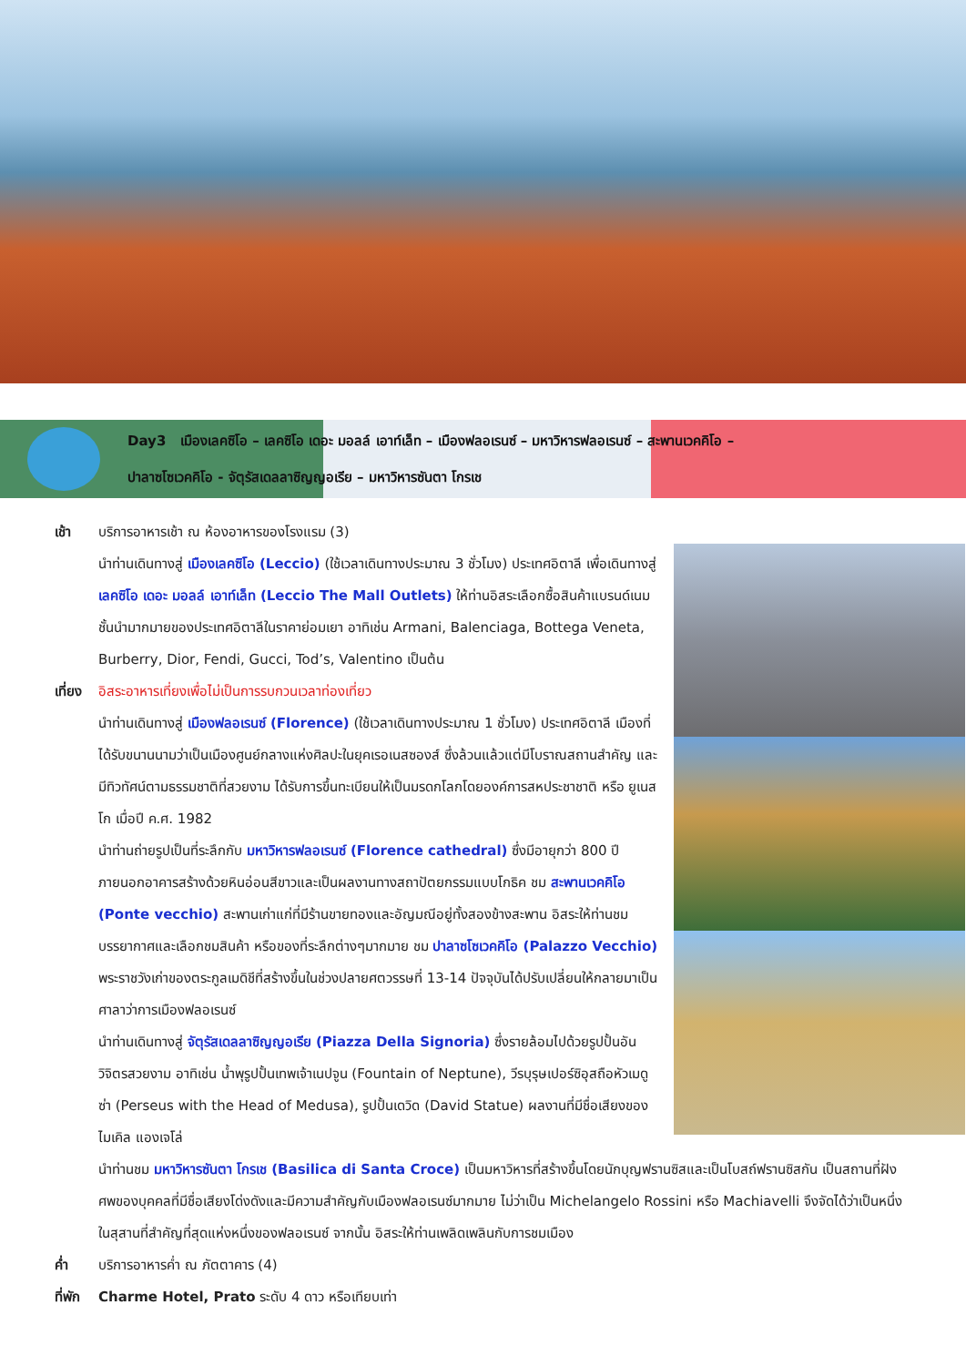Day3 เมืองเลคซิโอ – เลคซิโอ เดอะ มอลล์ เอาท์เล็ท – เมืองฟลอเรนซ์ – มหาวิหารฟลอเรนซ์ – สะพานเวคคิโอ –
ปาลาซโซเวคคิโอ - จัตุรัสเดลลาซิญญอเรีย – มหาวิหารซันตา โกรเช
เช้า บริการอาหารเช้า ณ ห้องอาหารของโรงแรม (3)
นำท่านเดินทางสู่ เมืองเลคซิโอ (Leccio) (ใช้เวลาเดินทางประมาณ 3 ชั่วโมง) ประเทศอิตาลี เพื่อเดินทางสู่ เลคซิโอ เดอะ มอลล์ เอาท์เล็ท (Leccio The Mall Outlets) ให้ท่านอิสระเลือกซื้อสินค้าแบรนด์เนมชั้นนำมากมายของประเทศอิตาลีในราคาย่อมเยา อาทิเช่น Armani, Balenciaga, Bottega Veneta, Burberry, Dior, Fendi, Gucci, Tod’s, Valentino เป็นต้น
เที่ยง อิสระอาหารเที่ยงเพื่อไม่เป็นการรบกวนเวลาท่องเที่ยว
นำท่านเดินทางสู่ เมืองฟลอเรนซ์ (Florence) (ใช้เวลาเดินทางประมาณ 1 ชั่วโมง) ประเทศอิตาลี เมืองที่ได้รับขนานนามว่าเป็นเมืองศูนย์กลางแห่งศิลปะในยุคเรอเนสซองส์ ซึ่งล้วนแล้วแต่มีโบราณสถานสำคัญ และมีทิวทัศน์ตามธรรมชาติที่สวยงาม ได้รับการขึ้นทะเบียนให้เป็นมรดกโลกโดยองค์การสหประชาชาติ หรือ ยูเนสโก เมื่อปี ค.ศ. 1982
นำท่านถ่ายรูปเป็นที่ระลึกกับ มหาวิหารฟลอเรนซ์ (Florence cathedral) ซึ่งมีอายุกว่า 800 ปี ภายนอกอาคารสร้างด้วยหินอ่อนสีขาวและเป็นผลงานทางสถาปัตยกรรมแบบโกธิค ชม สะพานเวคคิโอ (Ponte vecchio) สะพานเก่าแก่ที่มีร้านขายทองและอัญมณีอยู่ทั้งสองข้างสะพาน อิสระให้ท่านชมบรรยากาศและเลือกชมสินค้า หรือของที่ระลึกต่างๆมากมาย ชม ปาลาซโซเวคคิโอ (Palazzo Vecchio) พระราชวังเก่าของตระกูลเมดิชีที่สร้างขึ้นในช่วงปลายศตวรรษที่ 13-14 ปัจจุบันได้ปรับเปลี่ยนให้กลายมาเป็น ศาลาว่าการเมืองฟลอเรนซ์
นำท่านเดินทางสู่ จัตุรัสเดลลาซิญญอเรีย (Piazza Della Signoria) ซึ่งรายล้อมไปด้วยรูปปั้นอันวิจิตรสวยงาม อาทิเช่น น้ำพุรูปปั้นเทพเจ้าเนปจูน (Fountain of Neptune), วีรบุรุษเปอร์ซิอุสถือหัวเมดูซ่า (Perseus with the Head of Medusa), รูปปั้นเดวิด (David Statue) ผลงานที่มีชื่อเสียงของ ไมเคิล แองเจโล่
นำท่านชม มหาวิหารซันตา โกรเช (Basilica di Santa Croce) เป็นมหาวิหารที่สร้างขึ้นโดยนักบุญฟรานซิสและเป็นโบสถ์ฟรานซิสกัน เป็นสถานที่ฝังศพของบุคคลที่มีชื่อเสียงโด่งดังและมีความสำคัญกับเมืองฟลอเรนซ์มากมาย ไม่ว่าเป็น Michelangelo Rossini หรือ Machiavelli จึงจัดได้ว่าเป็นหนึ่งในสุสานที่สำคัญที่สุดแห่งหนึ่งของฟลอเรนซ์ จากนั้น อิสระให้ท่านเพลิดเพลินกับการชมเมือง
ค่ำ บริการอาหารค่ำ ณ ภัตตาคาร (4)
ที่พัก Charme Hotel, Prato ระดับ 4 ดาว หรือเทียบเท่า